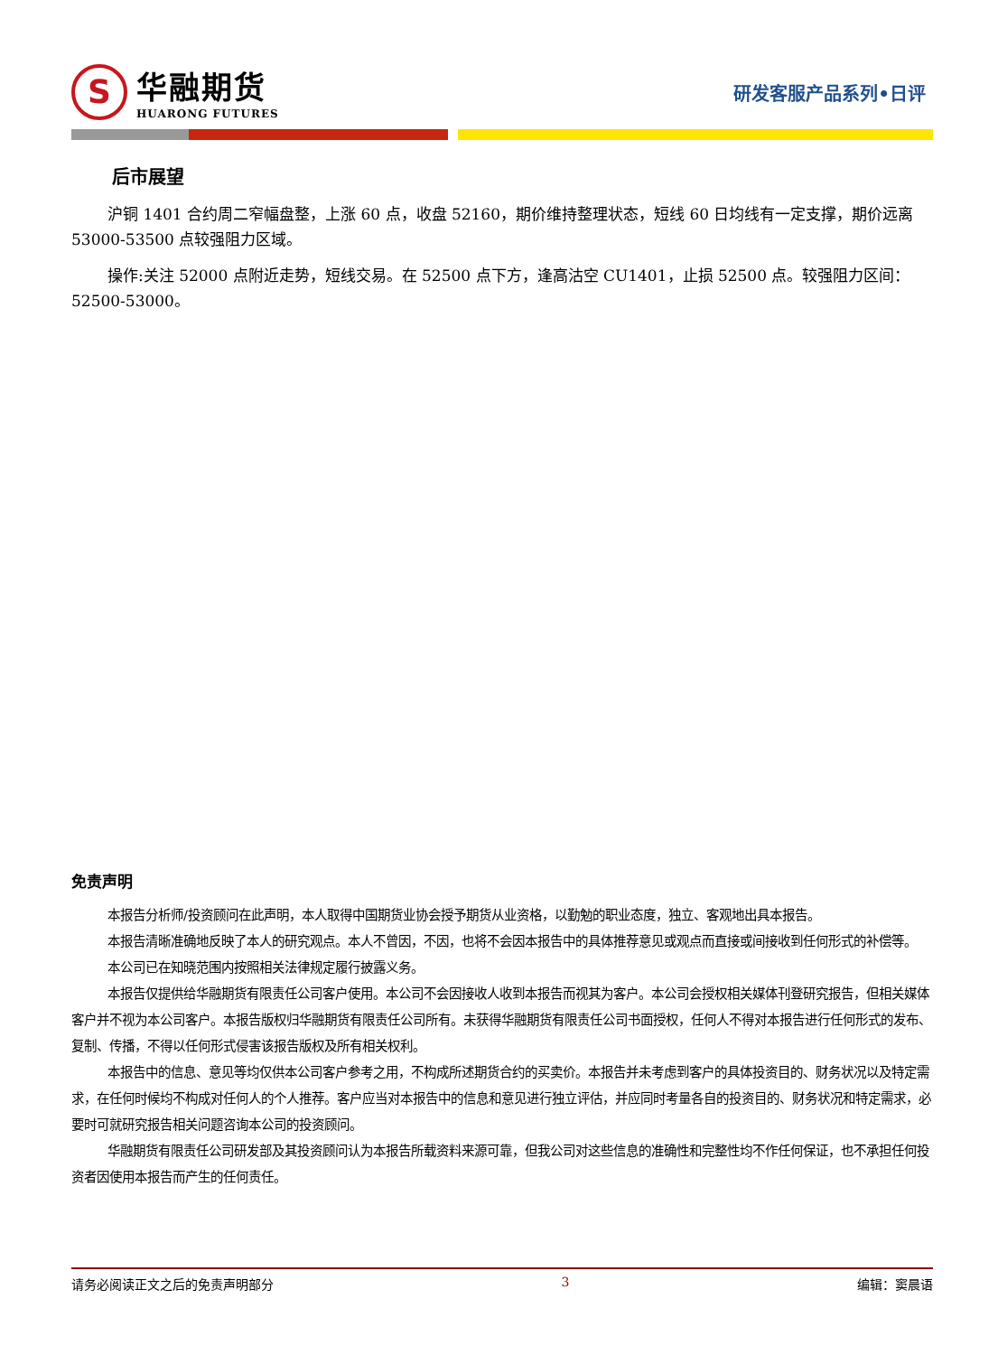S
华融期货
HUARONG FUTURES
研发客服产品系列•日评
后市展望
沪铜 1401 合约周二窄幅盘整，上涨 60 点，收盘 52160，期价维持整理状态，短线 60 日均线有一定支撑，期价远离 53000-53500 点较强阻力区域。
操作:关注 52000 点附近走势，短线交易。在 52500 点下方，逢高沽空 CU1401，止损 52500 点。较强阻力区间：52500-53000。
免责声明
本报告分析师/投资顾问在此声明，本人取得中国期货业协会授予期货从业资格，以勤勉的职业态度，独立、客观地出具本报告。
本报告清晰准确地反映了本人的研究观点。本人不曾因，不因，也将不会因本报告中的具体推荐意见或观点而直接或间接收到任何形式的补偿等。
本公司已在知晓范围内按照相关法律规定履行披露义务。
本报告仅提供给华融期货有限责任公司客户使用。本公司不会因接收人收到本报告而视其为客户。本公司会授权相关媒体刊登研究报告，但相关媒体客户并不视为本公司客户。本报告版权归华融期货有限责任公司所有。未获得华融期货有限责任公司书面授权，任何人不得对本报告进行任何形式的发布、复制、传播，不得以任何形式侵害该报告版权及所有相关权利。
本报告中的信息、意见等均仅供本公司客户参考之用，不构成所述期货合约的买卖价。本报告并未考虑到客户的具体投资目的、财务状况以及特定需求，在任何时候均不构成对任何人的个人推荐。客户应当对本报告中的信息和意见进行独立评估，并应同时考量各自的投资目的、财务状况和特定需求，必要时可就研究报告相关问题咨询本公司的投资顾问。
华融期货有限责任公司研发部及其投资顾问认为本报告所载资料来源可靠，但我公司对这些信息的准确性和完整性均不作任何保证，也不承担任何投资者因使用本报告而产生的任何责任。
请务必阅读正文之后的免责声明部分 3 编辑：窦晨语